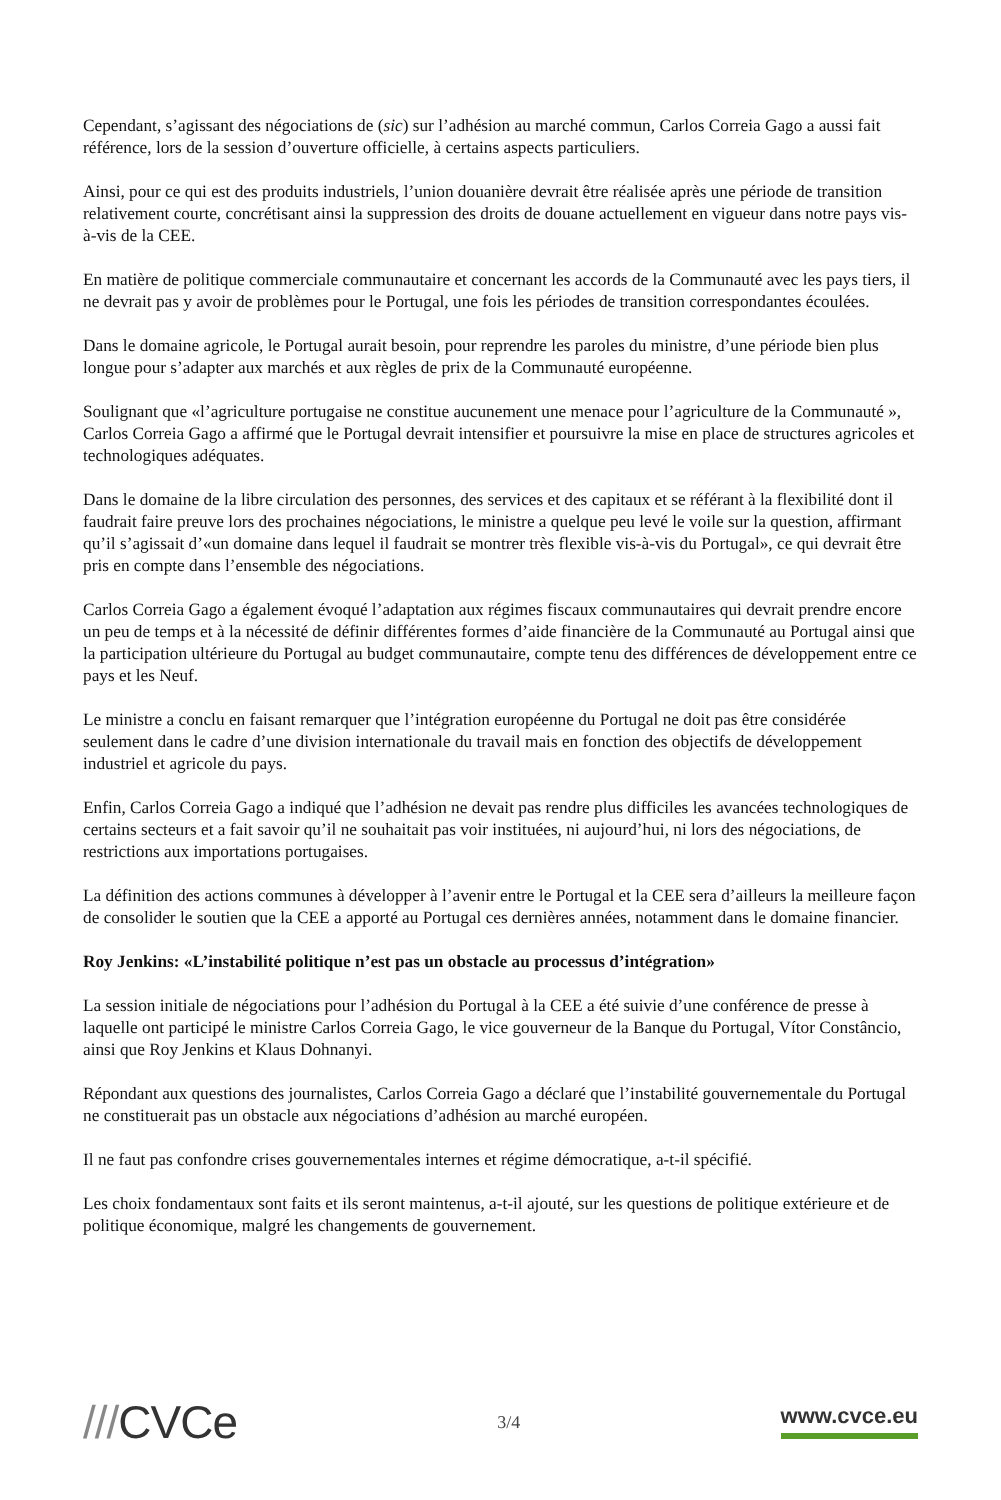Cependant, s’agissant des négociations de (sic) sur l’adhésion au marché commun, Carlos Correia Gago a aussi fait référence, lors de la session d’ouverture officielle, à certains aspects particuliers.
Ainsi, pour ce qui est des produits industriels, l’union douanière devrait être réalisée après une période de transition relativement courte, concrétisant ainsi la suppression des droits de douane actuellement en vigueur dans notre pays vis-à-vis de la CEE.
En matière de politique commerciale communautaire et concernant les accords de la Communauté avec les pays tiers, il ne devrait pas y avoir de problèmes pour le Portugal, une fois les périodes de transition correspondantes écoulées.
Dans le domaine agricole, le Portugal aurait besoin, pour reprendre les paroles du ministre, d’une période bien plus longue pour s’adapter aux marchés et aux règles de prix de la Communauté européenne.
Soulignant que «l’agriculture portugaise ne constitue aucunement une menace pour l’agriculture de la Communauté », Carlos Correia Gago a affirmé que le Portugal devrait intensifier et poursuivre la mise en place de structures agricoles et technologiques adéquates.
Dans le domaine de la libre circulation des personnes, des services et des capitaux et se référant à la flexibilité dont il faudrait faire preuve lors des prochaines négociations, le ministre a quelque peu levé le voile sur la question, affirmant qu’il s’agissait d’«un domaine dans lequel il faudrait se montrer très flexible vis-à-vis du Portugal», ce qui devrait être pris en compte dans l’ensemble des négociations.
Carlos Correia Gago a également évoqué l’adaptation aux régimes fiscaux communautaires qui devrait prendre encore un peu de temps et à la nécessité de définir différentes formes d’aide financière de la Communauté au Portugal ainsi que la participation ultérieure du Portugal au budget communautaire, compte tenu des différences de développement entre ce pays et les Neuf.
Le ministre a conclu en faisant remarquer que l’intégration européenne du Portugal ne doit pas être considérée seulement dans le cadre d’une division internationale du travail mais en fonction des objectifs de développement industriel et agricole du pays.
Enfin, Carlos Correia Gago a indiqué que l’adhésion ne devait pas rendre plus difficiles les avancées technologiques de certains secteurs et a fait savoir qu’il ne souhaitait pas voir instituées, ni aujourd’hui, ni lors des négociations, de restrictions aux importations portugaises.
La définition des actions communes à développer à l’avenir entre le Portugal et la CEE sera d’ailleurs la meilleure façon de consolider le soutien que la CEE a apporté au Portugal ces dernières années, notamment dans le domaine financier.
Roy Jenkins: «L’instabilité politique n’est pas un obstacle au processus d’intégration»
La session initiale de négociations pour l’adhésion du Portugal à la CEE a été suivie d’une conférence de presse à laquelle ont participé le ministre Carlos Correia Gago, le vice gouverneur de la Banque du Portugal, Vítor Constâncio, ainsi que Roy Jenkins et Klaus Dohnanyi.
Répondant aux questions des journalistes, Carlos Correia Gago a déclaré que l’instabilité gouvernementale du Portugal ne constituerait pas un obstacle aux négociations d’adhésion au marché européen.
Il ne faut pas confondre crises gouvernementales internes et régime démocratique, a-t-il spécifié.
Les choix fondamentaux sont faits et ils seront maintenus, a-t-il ajouté, sur les questions de politique extérieure et de politique économique, malgré les changements de gouvernement.
///CVCe
3/4
www.cvce.eu